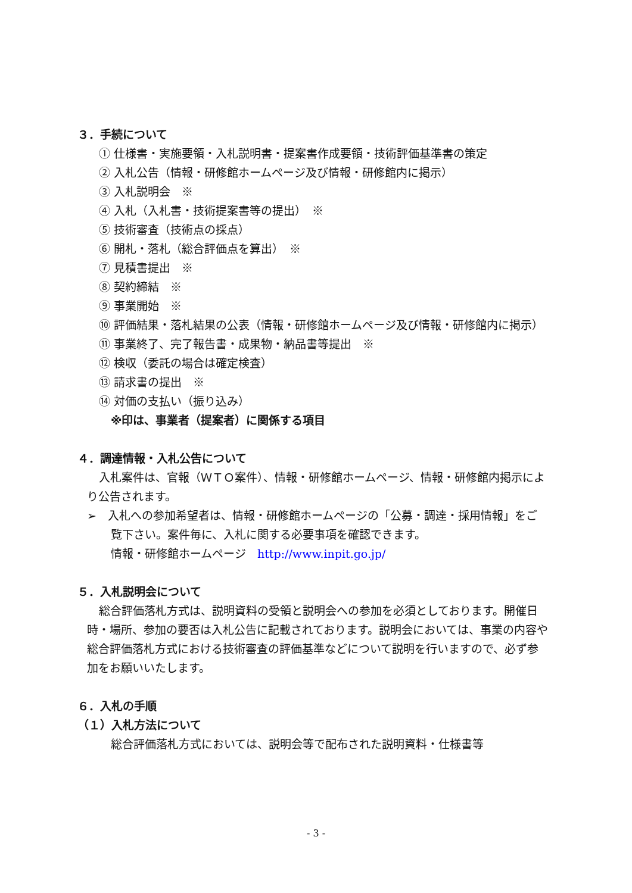３．手続について
① 仕様書・実施要領・入札説明書・提案書作成要領・技術評価基準書の策定
② 入札公告（情報・研修館ホームページ及び情報・研修館内に掲示）
③ 入札説明会　※
④ 入札（入札書・技術提案書等の提出）　※
⑤ 技術審査（技術点の採点）
⑥ 開札・落札（総合評価点を算出）　※
⑦ 見積書提出　※
⑧ 契約締結　※
⑨ 事業開始　※
⑩ 評価結果・落札結果の公表（情報・研修館ホームページ及び情報・研修館内に掲示）
⑪ 事業終了、完了報告書・成果物・納品書等提出　※
⑫ 検収（委託の場合は確定検査）
⑬ 請求書の提出　※
⑭ 対価の支払い（振り込み）
※印は、事業者（提案者）に関係する項目
４．調達情報・入札公告について
入札案件は、官報（ＷＴＯ案件）、情報・研修館ホームページ、情報・研修館内掲示により公告されます。
➢　入札への参加希望者は、情報・研修館ホームページの「公募・調達・採用情報」をご覧下さい。案件毎に、入札に関する必要事項を確認できます。
情報・研修館ホームページ　http://www.inpit.go.jp/
５．入札説明会について
総合評価落札方式は、説明資料の受領と説明会への参加を必須としております。開催日時・場所、参加の要否は入札公告に記載されております。説明会においては、事業の内容や総合評価落札方式における技術審査の評価基準などについて説明を行いますので、必ず参加をお願いいたします。
６．入札の手順
（１）入札方法について
総合評価落札方式においては、説明会等で配布された説明資料・仕様書等
- 3 -